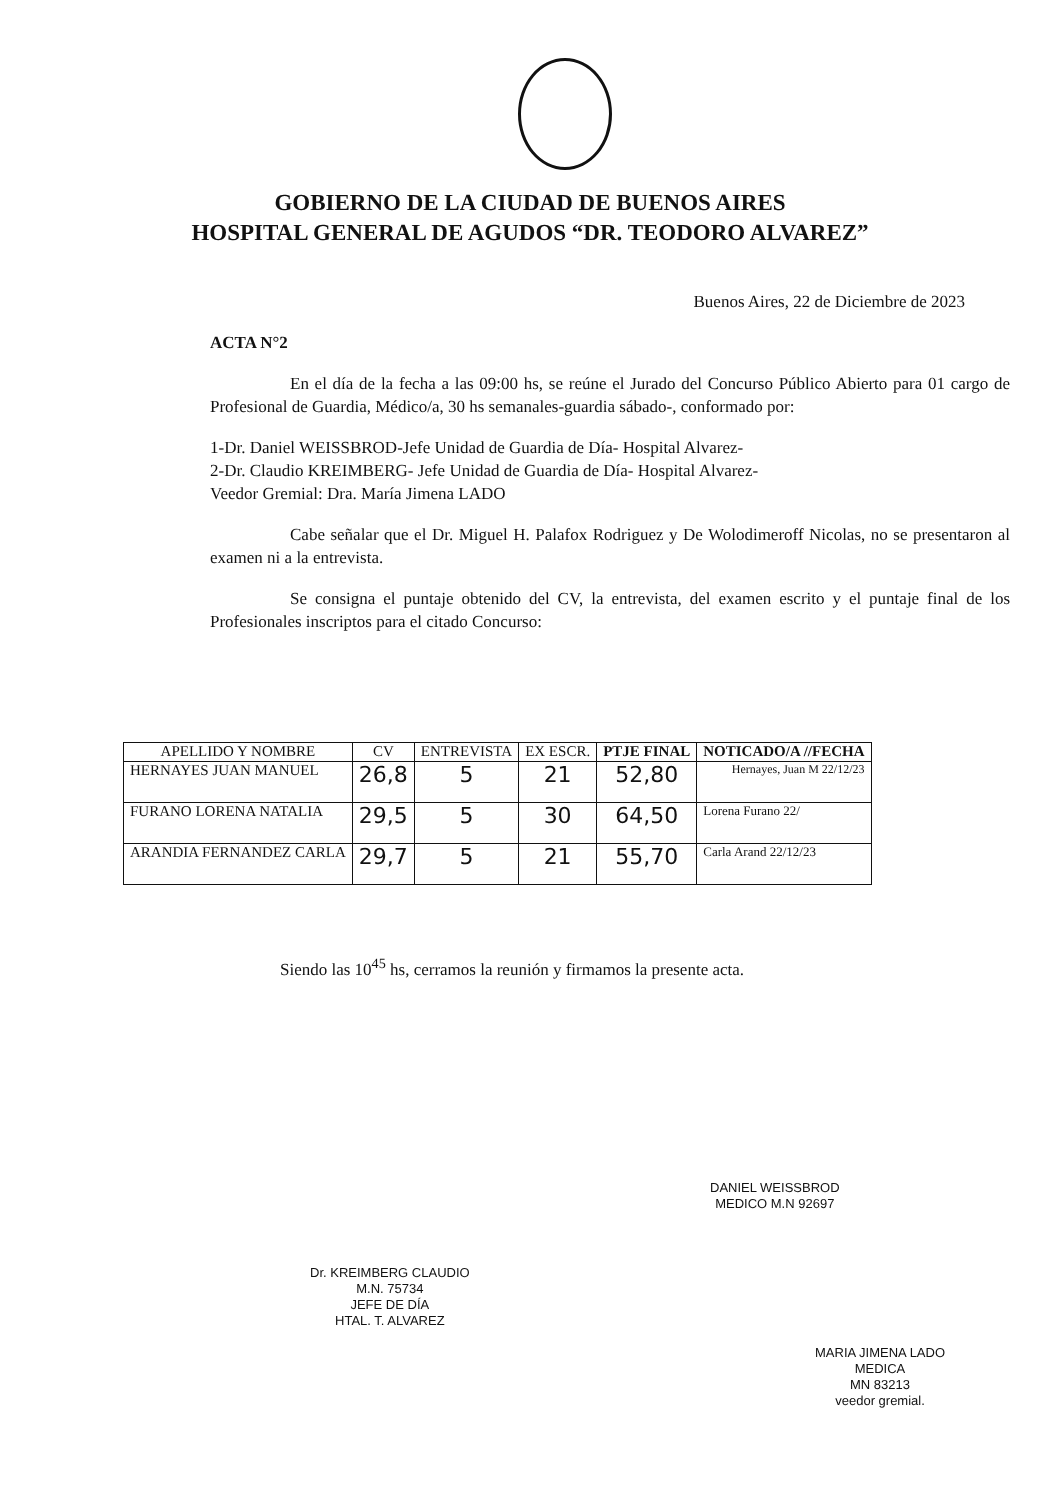GOBIERNO DE LA CIUDAD DE BUENOS AIRES
HOSPITAL GENERAL DE AGUDOS “DR. TEODORO ALVAREZ”
Buenos Aires, 22 de Diciembre de 2023
ACTA N°2
En el día de la fecha a las 09:00 hs, se reúne el Jurado del Concurso Público Abierto para 01 cargo de Profesional de Guardia, Médico/a, 30 hs semanales-guardia sábado-, conformado por:
1-Dr. Daniel WEISSBROD-Jefe Unidad de Guardia de Día- Hospital Alvarez-
2-Dr. Claudio KREIMBERG- Jefe Unidad de Guardia de Día- Hospital Alvarez-
Veedor Gremial: Dra. María Jimena LADO
Cabe señalar que el Dr. Miguel H. Palafox Rodriguez y De Wolodimeroff Nicolas, no se presentaron al examen ni a la entrevista.
Se consigna el puntaje obtenido del CV, la entrevista, del examen escrito y el puntaje final de los Profesionales inscriptos para el citado Concurso:
| APELLIDO Y NOMBRE | CV | ENTREVISTA | EX ESCR. | PTJE FINAL | NOTICADO/A //FECHA |
| --- | --- | --- | --- | --- | --- |
| HERNAYES JUAN MANUEL | 26,8 | 5 | 21 | 52,80 | Hernayes, Juan M 22/12/23 |
| FURANO LORENA NATALIA | 29,5 | 5 | 30 | 64,50 | Lorena Furano 22/ |
| ARANDIA FERNANDEZ CARLA | 29,7 | 5 | 21 | 55,70 | Carla Arand 22/12/23 |
Siendo las 10<sup>45</sup> hs, cerramos la reunión y firmamos la presente acta.
Dr. KREIMBERG CLAUDIO
M.N. 75734
JEFE DE DÍA
HTAL. T. ALVAREZ
DANIEL WEISSBROD
MEDICO M.N 92697
MARIA JIMENA LADO
MEDICA
MN 83213
veedor gremial.